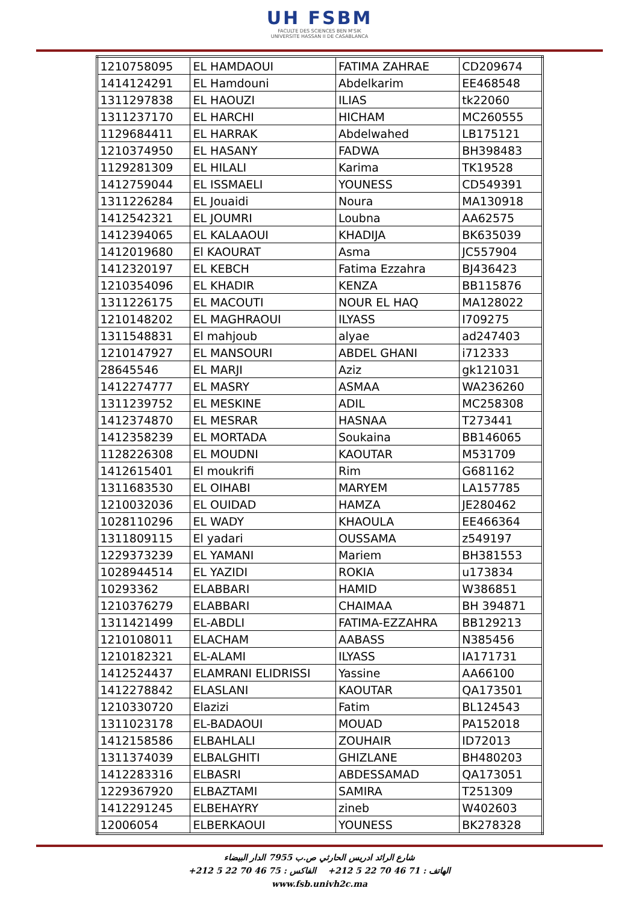UH FSBM
FACULTE DES SCIENCES BEN M'SIK
UNIVERSITE HASSAN II DE CASABLANCA
| 1210758095 | EL HAMDAOUI | FATIMA ZAHRAE | CD209674 |
| 1414124291 | EL Hamdouni | Abdelkarim | EE468548 |
| 1311297838 | EL HAOUZI | ILIAS | tk22060 |
| 1311237170 | EL HARCHI | HICHAM | MC260555 |
| 1129684411 | EL HARRAK | Abdelwahed | LB175121 |
| 1210374950 | EL HASANY | FADWA | BH398483 |
| 1129281309 | EL HILALI | Karima | TK19528 |
| 1412759044 | EL ISSMAELI | YOUNESS | CD549391 |
| 1311226284 | EL Jouaidi | Noura | MA130918 |
| 1412542321 | EL JOUMRI | Loubna | AA62575 |
| 1412394065 | EL KALAAOUI | KHADIJA | BK635039 |
| 1412019680 | El KAOURAT | Asma | JC557904 |
| 1412320197 | EL KEBCH | Fatima Ezzahra | BJ436423 |
| 1210354096 | EL KHADIR | KENZA | BB115876 |
| 1311226175 | EL MACOUTI | NOUR EL HAQ | MA128022 |
| 1210148202 | EL MAGHRAOUI | ILYASS | I709275 |
| 1311548831 | El mahjoub | alyae | ad247403 |
| 1210147927 | EL MANSOURI | ABDEL GHANI | i712333 |
| 28645546 | EL MARJI | Aziz | gk121031 |
| 1412274777 | EL MASRY | ASMAA | WA236260 |
| 1311239752 | EL MESKINE | ADIL | MC258308 |
| 1412374870 | EL MESRAR | HASNAA | T273441 |
| 1412358239 | EL MORTADA | Soukaina | BB146065 |
| 1128226308 | EL MOUDNI | KAOUTAR | M531709 |
| 1412615401 | El moukrifi | Rim | G681162 |
| 1311683530 | EL OIHABI | MARYEM | LA157785 |
| 1210032036 | EL OUIDAD | HAMZA | JE280462 |
| 1028110296 | EL WADY | KHAOULA | EE466364 |
| 1311809115 | El yadari | OUSSAMA | z549197 |
| 1229373239 | EL YAMANI | Mariem | BH381553 |
| 1028944514 | EL YAZIDI | ROKIA | u173834 |
| 10293362 | ELABBARI | HAMID | W386851 |
| 1210376279 | ELABBARI | CHAIMAA | BH 394871 |
| 1311421499 | EL-ABDLI | FATIMA-EZZAHRA | BB129213 |
| 1210108011 | ELACHAM | AABASS | N385456 |
| 1210182321 | EL-ALAMI | ILYASS | IA171731 |
| 1412524437 | ELAMRANI ELIDRISSI | Yassine | AA66100 |
| 1412278842 | ELASLANI | KAOUTAR | QA173501 |
| 1210330720 | Elazizi | Fatim | BL124543 |
| 1311023178 | EL-BADAOUI | MOUAD | PA152018 |
| 1412158586 | ELBAHLALI | ZOUHAIR | ID72013 |
| 1311374039 | ELBALGHITI | GHIZLANE | BH480203 |
| 1412283316 | ELBASRI | ABDESSAMAD | QA173051 |
| 1229367920 | ELBAZTAMI | SAMIRA | T251309 |
| 1412291245 | ELBEHAYRY | zineb | W402603 |
| 12006054 | ELBERKAOUI | YOUNESS | BK278328 |
شارع الرائد ادريس الحارثي ص.ب 7955 الدار البيضاء
الهاتف : 71 46 70 22 5 212+ الفاكس : 75 46 70 22 5 212+
www.fsb.univh2c.ma